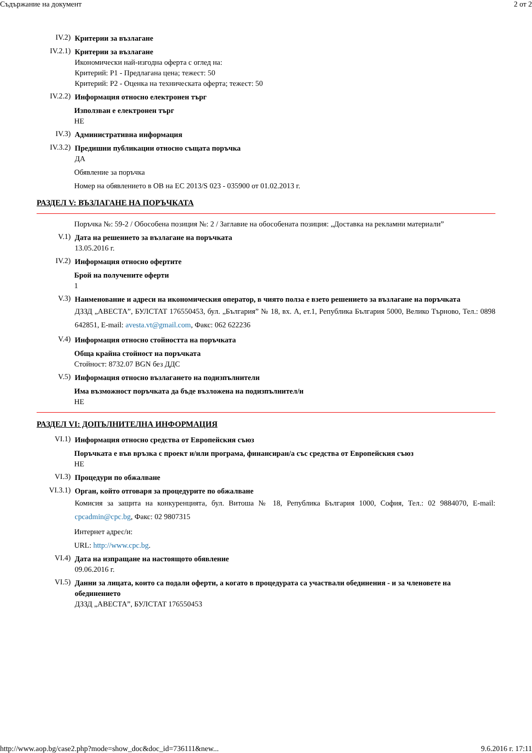Съдържание на документ 2 от 2
IV.2)
Критерии за възлагане
IV.2.1)
Критерии за възлагане
Икономически най-изгодна оферта с оглед на:
Критерий: Р1 - Предлагана цена; тежест: 50
Критерий: Р2 - Оценка на техническата оферта; тежест: 50
IV.2.2)
Информация относно електронен търг
Използван е електронен търг
НЕ
IV.3)
Административна информация
IV.3.2)
Предишни публикации относно същата поръчка
ДА
Обявление за поръчка
Номер на обявлението в ОВ на ЕС 2013/S 023 - 035900 от 01.02.2013 г.
РАЗДЕЛ V: ВЪЗЛАГАНЕ НА ПОРЪЧКАТА
Поръчка №: 59-2 / Обособена позиция №: 2 / Заглавие на обособената позиция: „Доставка на рекламни материали”
V.1)
Дата на решението за възлагане на поръчката
13.05.2016 г.
IV.2)
Информация относно офертите
Брой на получените оферти
1
V.3)
Наименование и адреси на икономическия оператор, в чиято полза е взето решението за възлагане на поръчката
ДЗЗД „АВЕСТА”, БУЛСТАТ 176550453, бул. „България” № 18, вх. А, ет.1, Република България 5000, Велико Търново, Тел.: 0898 642851, E-mail: avesta.vt@gmail.com, Факс: 062 622236
V.4)
Информация относно стойността на поръчката
Обща крайна стойност на поръчката
Стойност: 8732.07 BGN без ДДС
V.5)
Информация относно възлагането на подизпълнители
Има възможност поръчката да бъде възложена на подизпълнител/и
НЕ
РАЗДЕЛ VI: ДОПЪЛНИТЕЛНА ИНФОРМАЦИЯ
VI.1)
Информация относно средства от Европейския съюз
Поръчката е във връзка с проект и/или програма, финансиран/а със средства от Европейския съюз
НЕ
VI.3)
Процедури по обжалване
VI.3.1)
Орган, който отговаря за процедурите по обжалване
Комисия за защита на конкуренцията, бул. Витоша № 18, Република България 1000, София, Тел.: 02 9884070, E-mail: cpcadmin@cpc.bg, Факс: 02 9807315
Интернет адрес/и:
URL: http://www.cpc.bg.
VI.4)
Дата на изпращане на настоящото обявление
09.06.2016 г.
VI.5)
Данни за лицата, които са подали оферти, а когато в процедурата са участвали обединения - и за членовете на обединението
ДЗЗД „АВЕСТА”, БУЛСТАТ 176550453
http://www.aop.bg/case2.php?mode=show_doc&doc_id=736111&new... 9.6.2016 г. 17:11